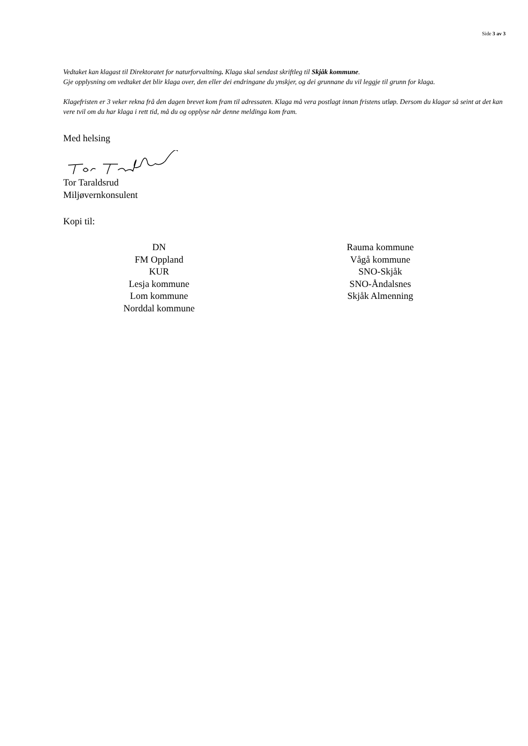Side 3 av 3
Vedtaket kan klagast til Direktoratet for naturforvaltning. Klaga skal sendast skriftleg til Skjåk kommune.
Gje opplysning om vedtaket det blir klaga over, den eller dei endringane du ynskjer, og dei grunnane du vil leggje til grunn for klaga.
Klagefristen er 3 veker rekna frå den dagen brevet kom fram til adressaten. Klaga må vera postlagt innan fristens utløp. Dersom du klagar så seint at det kan vere tvil om du har klaga i rett tid, må du og opplyse når denne meldinga kom fram.
Med helsing
Tor Taraldsrud
Miljøvernkonsulent
Kopi til:
DN
FM Oppland
KUR
Lesja kommune
Lom kommune
Norddal kommune
Rauma kommune
Vågå kommune
SNO-Skjåk
SNO-Åndalsnes
Skjåk Almenning